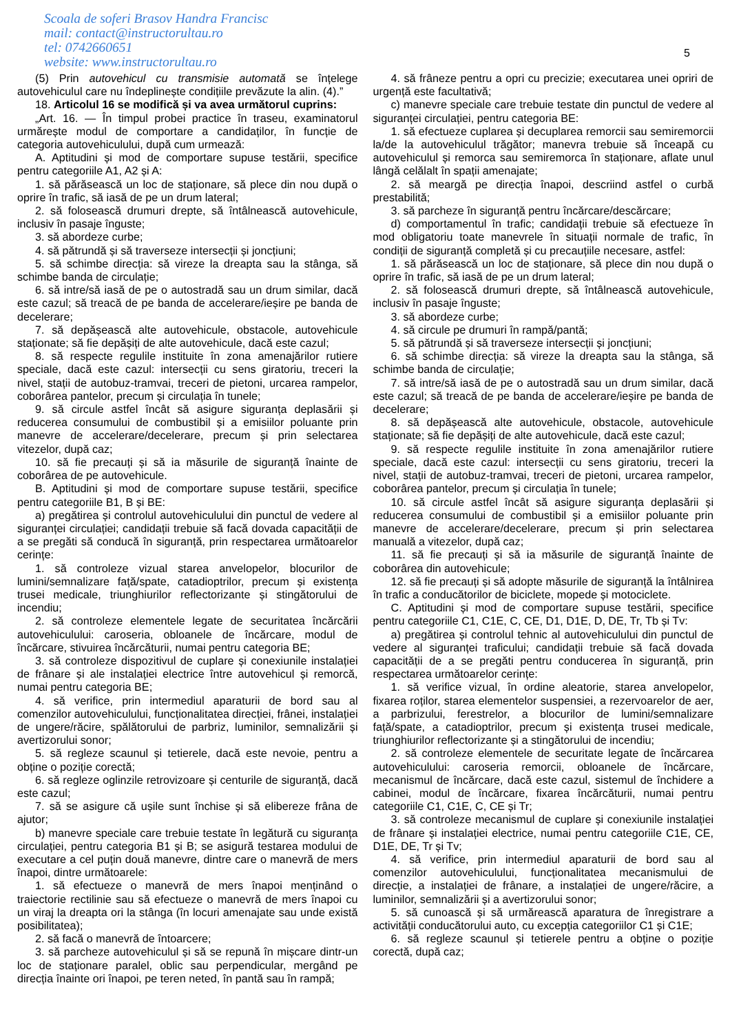Scoala de soferi Brasov Handra Francisc
mail: contact@instructorultau.ro
tel: 0742660651
website: www.instructorultau.ro
5
(5) Prin autovehicul cu transmisie automată se înțelege autovehiculul care nu îndeplinește condițiile prevăzute la alin. (4).”
18. Articolul 16 se modifică și va avea următorul cuprins:
„Art. 16. — În timpul probei practice în traseu, examinatorul urmărește modul de comportare a candidaților, în funcție de categoria autovehiculului, după cum urmează:
A. Aptitudini și mod de comportare supuse testării, specifice pentru categoriile A1, A2 și A:
1. să părăsească un loc de staționare, să plece din nou după o oprire în trafic, să iasă de pe un drum lateral;
2. să folosească drumuri drepte, să întâlnească autovehicule, inclusiv în pasaje înguste;
3. să abordeze curbe;
4. să pătrundă și să traverseze intersecții și joncțiuni;
5. să schimbe direcția: să vireze la dreapta sau la stânga, să schimbe banda de circulație;
6. să intre/să iasă de pe o autostradă sau un drum similar, dacă este cazul; să treacă de pe banda de accelerare/ieșire pe banda de decelerare;
7. să depășească alte autovehicule, obstacole, autovehicule staționate; să fie depășiți de alte autovehicule, dacă este cazul;
8. să respecte regulile instituite în zona amenajărilor rutiere speciale, dacă este cazul: intersecții cu sens giratoriu, treceri la nivel, stații de autobuz-tramvai, treceri de pietoni, urcarea rampelor, coborârea pantelor, precum și circulația în tunele;
9. să circule astfel încât să asigure siguranța deplasării și reducerea consumului de combustibil și a emisiilor poluante prin manevre de accelerare/decelerare, precum și prin selectarea vitezelor, după caz;
10. să fie precauți și să ia măsurile de siguranță înainte de coborârea de pe autovehicule.
B. Aptitudini și mod de comportare supuse testării, specifice pentru categoriile B1, B și BE:
a) pregătirea și controlul autovehiculului din punctul de vedere al siguranței circulației; candidații trebuie să facă dovada capacității de a se pregăti să conducă în siguranță, prin respectarea următoarelor cerințe:
1. să controleze vizual starea anvelopelor, blocurilor de lumini/semnalizare față/spate, catadioptrilor, precum și existența trusei medicale, triunghiurilor reflectorizante și stingătorului de incendiu;
2. să controleze elementele legate de securitatea încărcării autovehiculului: caroseria, obloanele de încărcare, modul de încărcare, stivuirea încărcăturii, numai pentru categoria BE;
3. să controleze dispozitivul de cuplare și conexiunile instalației de frânare și ale instalației electrice între autovehicul și remorcă, numai pentru categoria BE;
4. să verifice, prin intermediul aparaturii de bord sau al comenzilor autovehiculului, funcționalitatea direcției, frânei, instalației de ungere/răcire, spălătorului de parbriz, luminilor, semnalizării și avertizorului sonor;
5. să regleze scaunul și tetierele, dacă este nevoie, pentru a obține o poziție corectă;
6. să regleze oglinzile retrovizoare și centurile de siguranță, dacă este cazul;
7. să se asigure că ușile sunt închise și să elibereze frâna de ajutor;
b) manevre speciale care trebuie testate în legătură cu siguranța circulației, pentru categoria B1 și B; se asigură testarea modului de executare a cel puțin două manevre, dintre care o manevră de mers înapoi, dintre următoarele:
1. să efectueze o manevră de mers înapoi menținând o traiectorie rectilinie sau să efectueze o manevră de mers înapoi cu un viraj la dreapta ori la stânga (în locuri amenajate sau unde există posibilitatea);
2. să facă o manevră de întoarcere;
3. să parcheze autovehiculul și să se repună în mișcare dintr-un loc de staționare paralel, oblic sau perpendicular, mergând pe direcția înainte ori înapoi, pe teren neted, în pantă sau în rampă;
4. să frâneze pentru a opri cu precizie; executarea unei opriri de urgență este facultativă;
c) manevre speciale care trebuie testate din punctul de vedere al siguranței circulației, pentru categoria BE:
1. să efectueze cuplarea și decuplarea remorcii sau semiremorcii la/de la autovehiculul trăgător; manevra trebuie să înceapă cu autovehiculul și remorca sau semiremorca în staționare, aflate unul lângă celălalt în spații amenajate;
2. să meargă pe direcția înapoi, descriind astfel o curbă prestabilită;
3. să parcheze în siguranță pentru încărcare/descărcare;
d) comportamentul în trafic; candidații trebuie să efectueze în mod obligatoriu toate manevrele în situații normale de trafic, în condiții de siguranță completă și cu precauțiile necesare, astfel:
1. să părăsească un loc de staționare, să plece din nou după o oprire în trafic, să iasă de pe un drum lateral;
2. să folosească drumuri drepte, să întâlnească autovehicule, inclusiv în pasaje înguste;
3. să abordeze curbe;
4. să circule pe drumuri în rampă/pantă;
5. să pătrundă și să traverseze intersecții și joncțiuni;
6. să schimbe direcția: să vireze la dreapta sau la stânga, să schimbe banda de circulație;
7. să intre/să iasă de pe o autostradă sau un drum similar, dacă este cazul; să treacă de pe banda de accelerare/ieșire pe banda de decelerare;
8. să depășească alte autovehicule, obstacole, autovehicule staționate; să fie depășiți de alte autovehicule, dacă este cazul;
9. să respecte regulile instituite în zona amenajărilor rutiere speciale, dacă este cazul: intersecții cu sens giratoriu, treceri la nivel, stații de autobuz-tramvai, treceri de pietoni, urcarea rampelor, coborârea pantelor, precum și circulația în tunele;
10. să circule astfel încât să asigure siguranța deplasării și reducerea consumului de combustibil și a emisiilor poluante prin manevre de accelerare/decelerare, precum și prin selectarea manuală a vitezelor, după caz;
11. să fie precauți și să ia măsurile de siguranță înainte de coborârea din autovehicule;
12. să fie precauți și să adopte măsurile de siguranță la întâlnirea în trafic a conducătorilor de biciclete, mopede și motociclete.
C. Aptitudini și mod de comportare supuse testării, specifice pentru categoriile C1, C1E, C, CE, D1, D1E, D, DE, Tr, Tb și Tv:
a) pregătirea și controlul tehnic al autovehiculului din punctul de vedere al siguranței traficului; candidații trebuie să facă dovada capacității de a se pregăti pentru conducerea în siguranță, prin respectarea următoarelor cerințe:
1. să verifice vizual, în ordine aleatorie, starea anvelopelor, fixarea roților, starea elementelor suspensiei, a rezervoarelor de aer, a parbrizului, ferestrelor, a blocurilor de lumini/semnalizare față/spate, a catadioptrilor, precum și existența trusei medicale, triunghiurilor reflectorizante și a stingătorului de incendiu;
2. să controleze elementele de securitate legate de încărcarea autovehiculului: caroseria remorcii, obloanele de încărcare, mecanismul de încărcare, dacă este cazul, sistemul de închidere a cabinei, modul de încărcare, fixarea încărcăturii, numai pentru categoriile C1, C1E, C, CE și Tr;
3. să controleze mecanismul de cuplare și conexiunile instalației de frânare și instalației electrice, numai pentru categoriile C1E, CE, D1E, DE, Tr și Tv;
4. să verifice, prin intermediul aparaturii de bord sau al comenzilor autovehiculului, funcționalitatea mecanismului de direcție, a instalației de frânare, a instalației de ungere/răcire, a luminilor, semnalizării și a avertizorului sonor;
5. să cunoască și să urmărească aparatura de înregistrare a activității conducătorului auto, cu excepția categoriilor C1 și C1E;
6. să regleze scaunul și tetierele pentru a obține o poziție corectă, după caz;